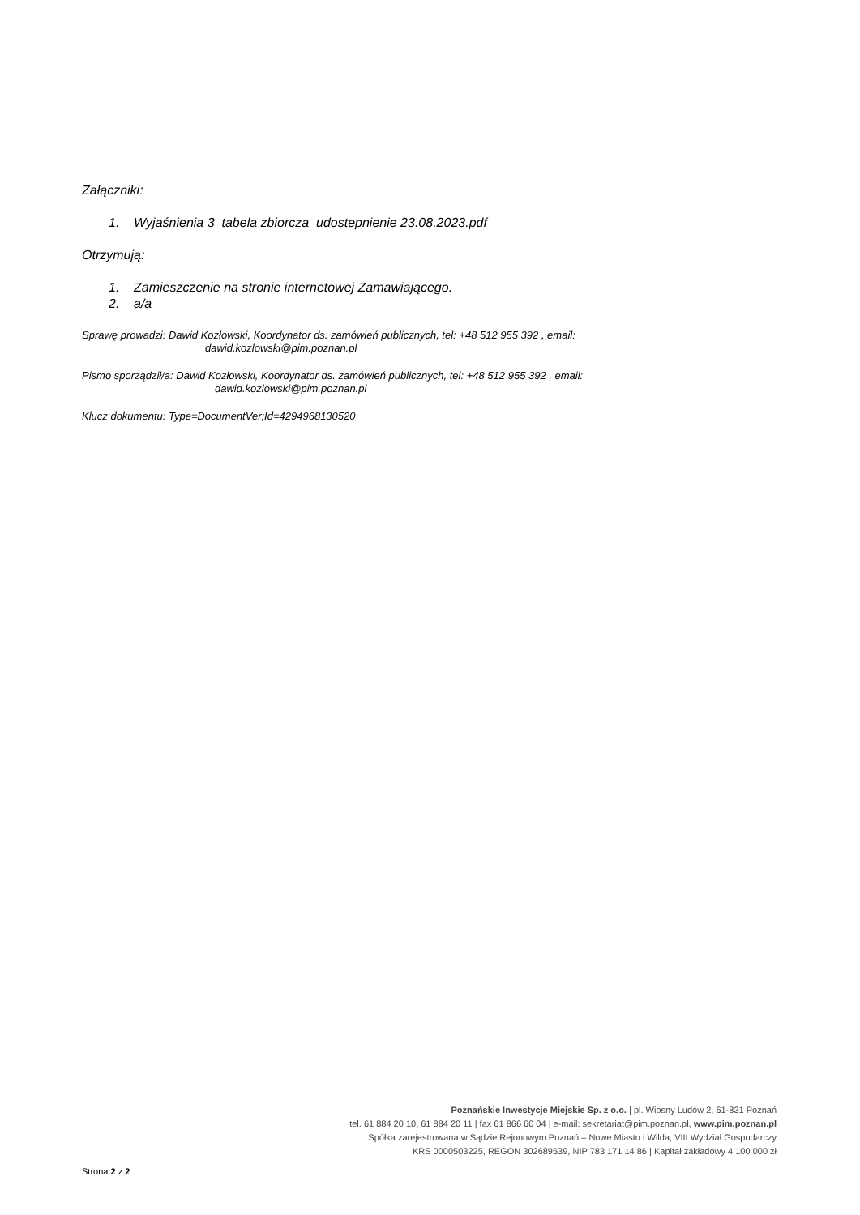Załączniki:
1. Wyjaśnienia 3_tabela zbiorcza_udostepnienie 23.08.2023.pdf
Otrzymują:
1. Zamieszczenie na stronie internetowej Zamawiającego.
2. a/a
Sprawę prowadzi: Dawid Kozłowski, Koordynator ds. zamówień publicznych, tel: +48 512 955 392 , email:
dawid.kozlowski@pim.poznan.pl
Pismo sporządził/a: Dawid Kozłowski, Koordynator ds. zamówień publicznych, tel: +48 512 955 392 , email:
dawid.kozlowski@pim.poznan.pl
Klucz dokumentu: Type=DocumentVer;Id=4294968130520
Poznańskie Inwestycje Miejskie Sp. z o.o. | pl. Wiosny Ludów 2, 61-831 Poznań
tel. 61 884 20 10, 61 884 20 11 | fax 61 866 60 04 | e-mail: sekretariat@pim.poznan.pl, www.pim.poznan.pl
Spółka zarejestrowana w Sądzie Rejonowym Poznań – Nowe Miasto i Wilda, VIII Wydział Gospodarczy
KRS 0000503225, REGON 302689539, NIP 783 171 14 86 | Kapitał zakładowy 4 100 000 zł
Strona 2 z 2